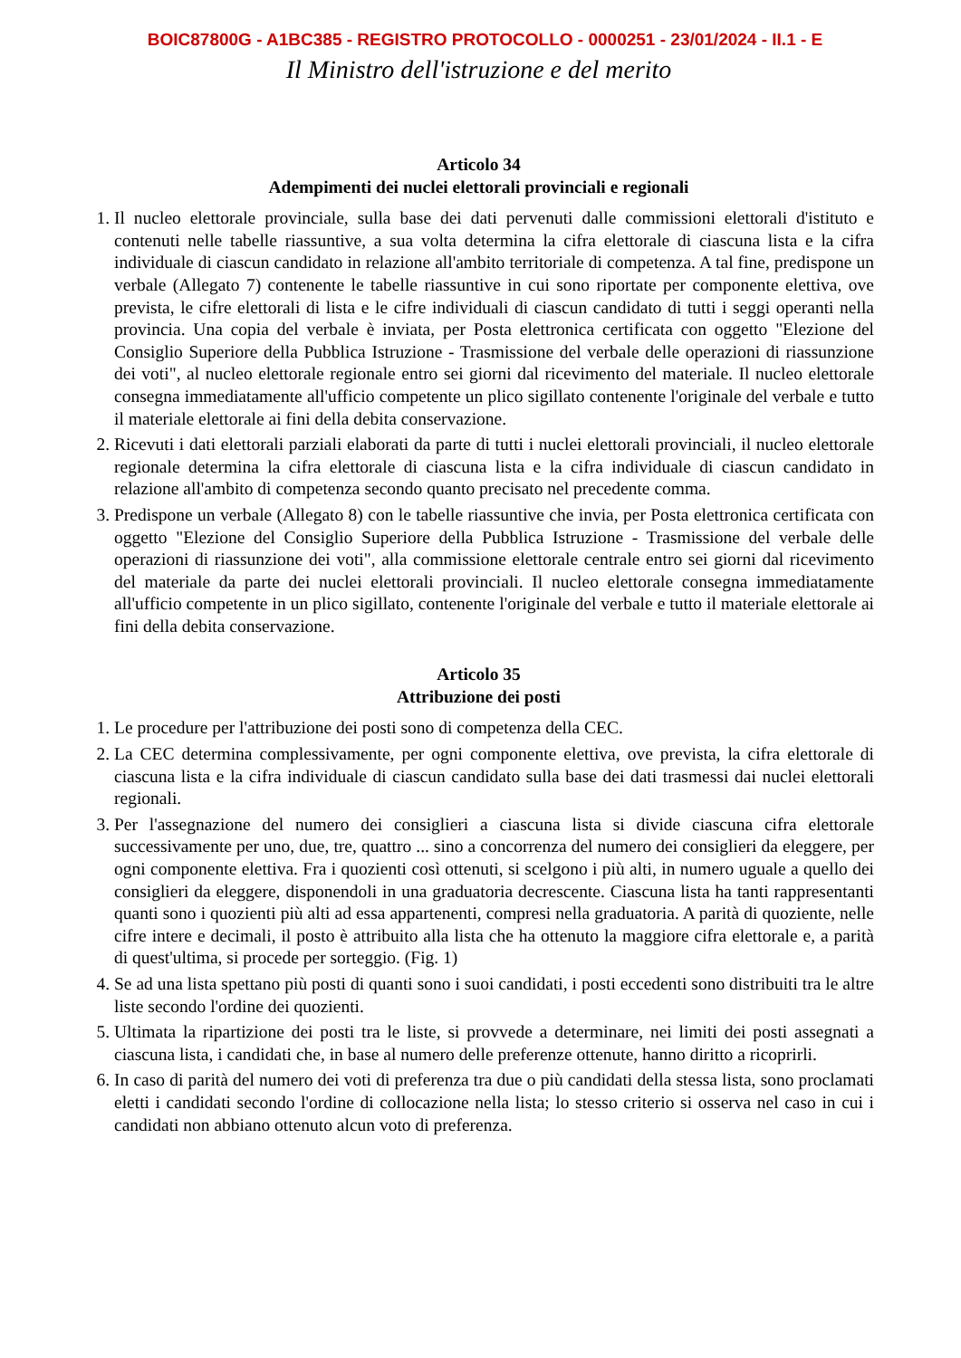BOIC87800G - A1BC385 - REGISTRO PROTOCOLLO - 0000251 - 23/01/2024 - II.1 - E
Il Ministro dell'istruzione e del merito
Articolo 34
Adempimenti dei nuclei elettorali provinciali e regionali
1. Il nucleo elettorale provinciale, sulla base dei dati pervenuti dalle commissioni elettorali d'istituto e contenuti nelle tabelle riassuntive, a sua volta determina la cifra elettorale di ciascuna lista e la cifra individuale di ciascun candidato in relazione all'ambito territoriale di competenza. A tal fine, predispone un verbale (Allegato 7) contenente le tabelle riassuntive in cui sono riportate per componente elettiva, ove prevista, le cifre elettorali di lista e le cifre individuali di ciascun candidato di tutti i seggi operanti nella provincia. Una copia del verbale è inviata, per Posta elettronica certificata con oggetto "Elezione del Consiglio Superiore della Pubblica Istruzione - Trasmissione del verbale delle operazioni di riassunzione dei voti", al nucleo elettorale regionale entro sei giorni dal ricevimento del materiale. Il nucleo elettorale consegna immediatamente all'ufficio competente un plico sigillato contenente l'originale del verbale e tutto il materiale elettorale ai fini della debita conservazione.
2. Ricevuti i dati elettorali parziali elaborati da parte di tutti i nuclei elettorali provinciali, il nucleo elettorale regionale determina la cifra elettorale di ciascuna lista e la cifra individuale di ciascun candidato in relazione all'ambito di competenza secondo quanto precisato nel precedente comma.
3. Predispone un verbale (Allegato 8) con le tabelle riassuntive che invia, per Posta elettronica certificata con oggetto "Elezione del Consiglio Superiore della Pubblica Istruzione - Trasmissione del verbale delle operazioni di riassunzione dei voti", alla commissione elettorale centrale entro sei giorni dal ricevimento del materiale da parte dei nuclei elettorali provinciali. Il nucleo elettorale consegna immediatamente all'ufficio competente in un plico sigillato, contenente l'originale del verbale e tutto il materiale elettorale ai fini della debita conservazione.
Articolo 35
Attribuzione dei posti
1. Le procedure per l'attribuzione dei posti sono di competenza della CEC.
2. La CEC determina complessivamente, per ogni componente elettiva, ove prevista, la cifra elettorale di ciascuna lista e la cifra individuale di ciascun candidato sulla base dei dati trasmessi dai nuclei elettorali regionali.
3. Per l'assegnazione del numero dei consiglieri a ciascuna lista si divide ciascuna cifra elettorale successivamente per uno, due, tre, quattro ... sino a concorrenza del numero dei consiglieri da eleggere, per ogni componente elettiva. Fra i quozienti così ottenuti, si scelgono i più alti, in numero uguale a quello dei consiglieri da eleggere, disponendoli in una graduatoria decrescente. Ciascuna lista ha tanti rappresentanti quanti sono i quozienti più alti ad essa appartenenti, compresi nella graduatoria. A parità di quoziente, nelle cifre intere e decimali, il posto è attribuito alla lista che ha ottenuto la maggiore cifra elettorale e, a parità di quest'ultima, si procede per sorteggio. (Fig. 1)
4. Se ad una lista spettano più posti di quanti sono i suoi candidati, i posti eccedenti sono distribuiti tra le altre liste secondo l'ordine dei quozienti.
5. Ultimata la ripartizione dei posti tra le liste, si provvede a determinare, nei limiti dei posti assegnati a ciascuna lista, i candidati che, in base al numero delle preferenze ottenute, hanno diritto a ricoprirli.
6. In caso di parità del numero dei voti di preferenza tra due o più candidati della stessa lista, sono proclamati eletti i candidati secondo l'ordine di collocazione nella lista; lo stesso criterio si osserva nel caso in cui i candidati non abbiano ottenuto alcun voto di preferenza.